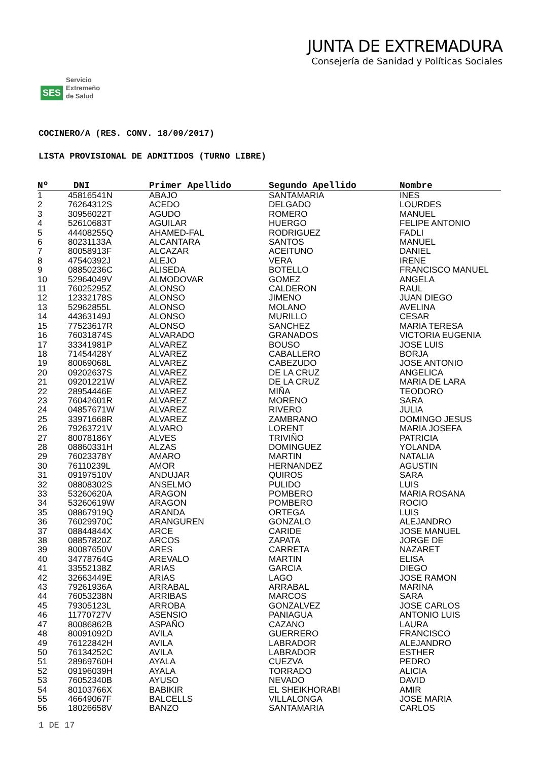SES Servicio
Extremeño
de Salud
JUNTA DE EXTREMADURA
Consejería de Sanidad y Políticas Sociales
COCINERO/A (RES. CONV. 18/09/2017)
LISTA PROVISIONAL DE ADMITIDOS (TURNO LIBRE)
| Nº | DNI | Primer Apellido | Segundo Apellido | Nombre |
| --- | --- | --- | --- | --- |
| 1 | 45816541N | ABAJO | SANTAMARIA | INES |
| 2 | 76264312S | ACEDO | DELGADO | LOURDES |
| 3 | 30956022T | AGUDO | ROMERO | MANUEL |
| 4 | 52610683T | AGUILAR | HUERGO | FELIPE ANTONIO |
| 5 | 44408255Q | AHAMED-FAL | RODRIGUEZ | FADLI |
| 6 | 80231133A | ALCANTARA | SANTOS | MANUEL |
| 7 | 80058913F | ALCAZAR | ACEITUNO | DANIEL |
| 8 | 47540392J | ALEJO | VERA | IRENE |
| 9 | 08850236C | ALISEDA | BOTELLO | FRANCISCO MANUEL |
| 10 | 52964049V | ALMODOVAR | GOMEZ | ANGELA |
| 11 | 76025295Z | ALONSO | CALDERON | RAUL |
| 12 | 12332178S | ALONSO | JIMENO | JUAN DIEGO |
| 13 | 52962855L | ALONSO | MOLANO | AVELINA |
| 14 | 44363149J | ALONSO | MURILLO | CESAR |
| 15 | 77523617R | ALONSO | SANCHEZ | MARIA TERESA |
| 16 | 76031874S | ALVARADO | GRANADOS | VICTORIA EUGENIA |
| 17 | 33341981P | ALVAREZ | BOUSO | JOSE LUIS |
| 18 | 71454428Y | ALVAREZ | CABALLERO | BORJA |
| 19 | 80069068L | ALVAREZ | CABEZUDO | JOSE ANTONIO |
| 20 | 09202637S | ALVAREZ | DE LA CRUZ | ANGELICA |
| 21 | 09201221W | ALVAREZ | DE LA CRUZ | MARIA DE LARA |
| 22 | 28954446E | ALVAREZ | MIÑA | TEODORO |
| 23 | 76042601R | ALVAREZ | MORENO | SARA |
| 24 | 04857671W | ALVAREZ | RIVERO | JULIA |
| 25 | 33971668R | ALVAREZ | ZAMBRANO | DOMINGO JESUS |
| 26 | 79263721V | ALVARO | LORENT | MARIA JOSEFA |
| 27 | 80078186Y | ALVES | TRIVIÑO | PATRICIA |
| 28 | 08860331H | ALZAS | DOMINGUEZ | YOLANDA |
| 29 | 76023378Y | AMARO | MARTIN | NATALIA |
| 30 | 76110239L | AMOR | HERNANDEZ | AGUSTIN |
| 31 | 09197510V | ANDUJAR | QUIROS | SARA |
| 32 | 08808302S | ANSELMO | PULIDO | LUIS |
| 33 | 53260620A | ARAGON | POMBERO | MARIA ROSANA |
| 34 | 53260619W | ARAGON | POMBERO | ROCIO |
| 35 | 08867919Q | ARANDA | ORTEGA | LUIS |
| 36 | 76029970C | ARANGUREN | GONZALO | ALEJANDRO |
| 37 | 08844844X | ARCE | CARIDE | JOSE MANUEL |
| 38 | 08857820Z | ARCOS | ZAPATA | JORGE DE |
| 39 | 80087650V | ARES | CARRETA | NAZARET |
| 40 | 34778764G | AREVALO | MARTIN | ELISA |
| 41 | 33552138Z | ARIAS | GARCIA | DIEGO |
| 42 | 32663449E | ARIAS | LAGO | JOSE RAMON |
| 43 | 79261936A | ARRABAL | ARRABAL | MARINA |
| 44 | 76053238N | ARRIBAS | MARCOS | SARA |
| 45 | 79305123L | ARROBA | GONZALVEZ | JOSE CARLOS |
| 46 | 11770727V | ASENSIO | PANIAGUA | ANTONIO LUIS |
| 47 | 80086862B | ASPAÑO | CAZANO | LAURA |
| 48 | 80091092D | AVILA | GUERRERO | FRANCISCO |
| 49 | 76122842H | AVILA | LABRADOR | ALEJANDRO |
| 50 | 76134252C | AVILA | LABRADOR | ESTHER |
| 51 | 28969760H | AYALA | CUEZVA | PEDRO |
| 52 | 09196039H | AYALA | TORRADO | ALICIA |
| 53 | 76052340B | AYUSO | NEVADO | DAVID |
| 54 | 80103766X | BABIKIR | EL SHEIKHORABI | AMIR |
| 55 | 46649067F | BALCELLS | VILLALONGA | JOSE MARIA |
| 56 | 18026658V | BANZO | SANTAMARIA | CARLOS |
1 DE 17